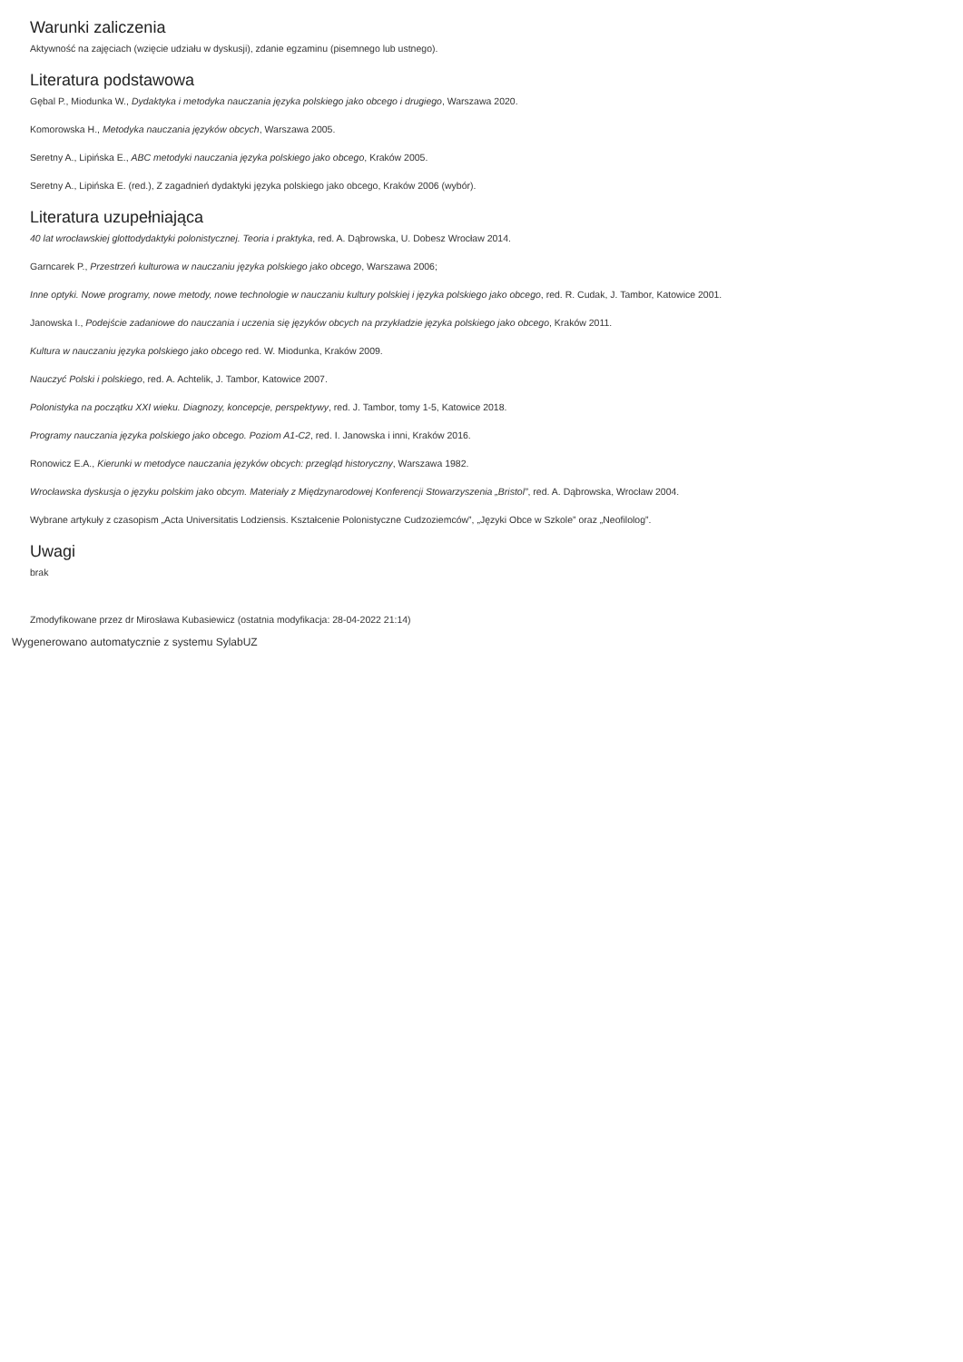Warunki zaliczenia
Aktywność na zajęciach (wzięcie udziału w dyskusji), zdanie egzaminu (pisemnego lub ustnego).
Literatura podstawowa
Gębal P., Miodunka W., Dydaktyka i metodyka nauczania języka polskiego jako obcego i drugiego, Warszawa 2020.
Komorowska H., Metodyka nauczania języków obcych, Warszawa 2005.
Seretny A., Lipińska E., ABC metodyki nauczania języka polskiego jako obcego, Kraków 2005.
Seretny A., Lipińska E. (red.), Z zagadnień dydaktyki języka polskiego jako obcego, Kraków 2006 (wybór).
Literatura uzupełniająca
40 lat wrocławskiej glottodydaktyki polonistycznej. Teoria i praktyka, red. A. Dąbrowska, U. Dobesz Wrocław 2014.
Garncarek P., Przestrzeń kulturowa w nauczaniu języka polskiego jako obcego, Warszawa 2006;
Inne optyki. Nowe programy, nowe metody, nowe technologie w nauczaniu kultury polskiej i języka polskiego jako obcego, red. R. Cudak, J. Tambor, Katowice 2001.
Janowska I., Podejście zadaniowe do nauczania i uczenia się języków obcych na przykładzie języka polskiego jako obcego, Kraków 2011.
Kultura w nauczaniu języka polskiego jako obcego red. W. Miodunka, Kraków 2009.
Nauczyć Polski i polskiego, red. A. Achtelik, J. Tambor, Katowice 2007.
Polonistyka na początku XXI wieku. Diagnozy, koncepcje, perspektywy, red. J. Tambor, tomy 1-5, Katowice 2018.
Programy nauczania języka polskiego jako obcego. Poziom A1-C2, red. I. Janowska i inni, Kraków 2016.
Ronowicz E.A., Kierunki w metodyce nauczania języków obcych: przegląd historyczny, Warszawa 1982.
Wrocławska dyskusja o języku polskim jako obcym. Materiały z Międzynarodowej Konferencji Stowarzyszenia „Bristol”, red. A. Dąbrowska, Wrocław 2004.
Wybrane artykuły z czasopism „Acta Universitatis Lodziensis. Kształcenie Polonistyczne Cudzoziemców”, „Języki Obce w Szkole” oraz „Neofilolog”.
Uwagi
brak
Zmodyfikowane przez dr Mirosława Kubasiewicz (ostatnia modyfikacja: 28-04-2022 21:14)
Wygenerowano automatycznie z systemu SylabUZ